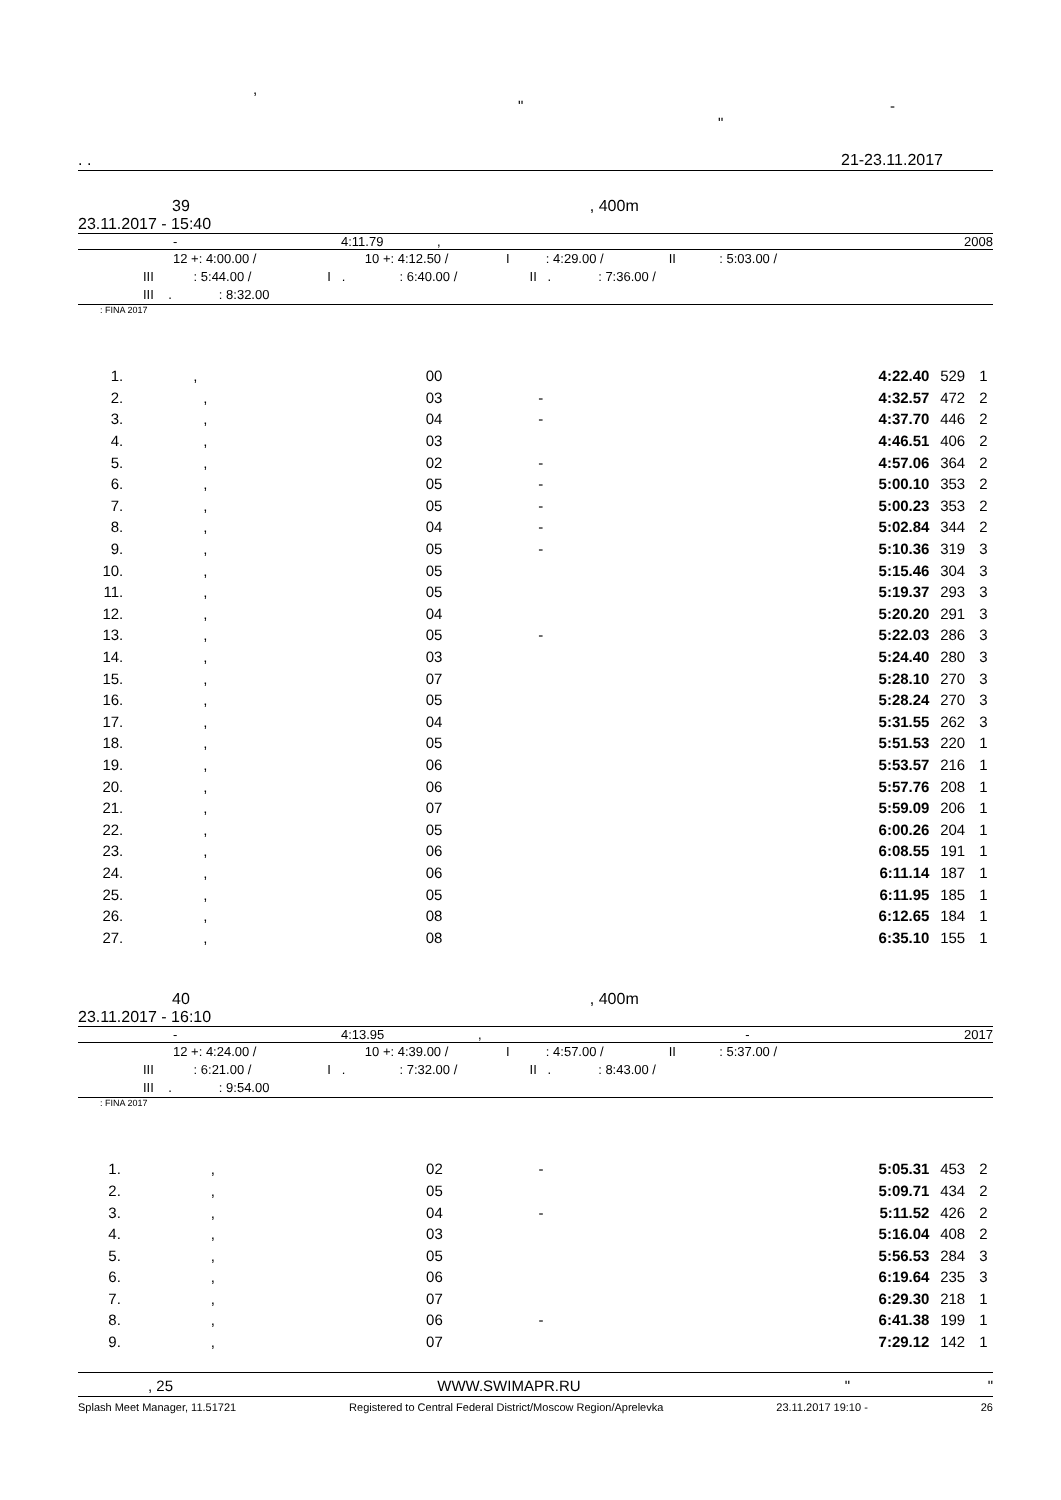,
" - "
. . 21-23.11.2017
39, 400m
23.11.2017 - 15:40
- 4:11.79 , 2008
12 +: 4:00.00 / 10 +: 4:12.50 / I : 4:29.00 / II : 5:03.00 /
III : 5:44.00 / I . : 6:40.00 / II . : 7:36.00 /
III . : 8:32.00
: FINA 2017
| 1. | , | 00 | 4:22.40 | 529 | 1 |
| 2. | , | 03 - | 4:32.57 | 472 | 2 |
| 3. | , | 04 - | 4:37.70 | 446 | 2 |
| 4. | , | 03 | 4:46.51 | 406 | 2 |
| 5. | , | 02 - | 4:57.06 | 364 | 2 |
| 6. | , | 05 - | 5:00.10 | 353 | 2 |
| 7. | , | 05 - | 5:00.23 | 353 | 2 |
| 8. | , | 04 - | 5:02.84 | 344 | 2 |
| 9. | , | 05 - | 5:10.36 | 319 | 3 |
| 10. | , | 05 | 5:15.46 | 304 | 3 |
| 11. | , | 05 | 5:19.37 | 293 | 3 |
| 12. | , | 04 | 5:20.20 | 291 | 3 |
| 13. | , | 05 - | 5:22.03 | 286 | 3 |
| 14. | , | 03 | 5:24.40 | 280 | 3 |
| 15. | , | 07 | 5:28.10 | 270 | 3 |
| 16. | , | 05 | 5:28.24 | 270 | 3 |
| 17. | , | 04 | 5:31.55 | 262 | 3 |
| 18. | , | 05 | 5:51.53 | 220 | 1 |
| 19. | , | 06 | 5:53.57 | 216 | 1 |
| 20. | , | 06 | 5:57.76 | 208 | 1 |
| 21. | , | 07 | 5:59.09 | 206 | 1 |
| 22. | , | 05 | 6:00.26 | 204 | 1 |
| 23. | , | 06 | 6:08.55 | 191 | 1 |
| 24. | , | 06 | 6:11.14 | 187 | 1 |
| 25. | , | 05 | 6:11.95 | 185 | 1 |
| 26. | , | 08 | 6:12.65 | 184 | 1 |
| 27. | , | 08 | 6:35.10 | 155 | 1 |
40, 400m
23.11.2017 - 16:10
- 4:13.95 , - 2017
12 +: 4:24.00 / 10 +: 4:39.00 / I : 4:57.00 / II : 5:37.00 /
III : 6:21.00 / I . : 7:32.00 / II . : 8:43.00 /
III . : 9:54.00
: FINA 2017
| 1. | , | 02 - | 5:05.31 | 453 | 2 |
| 2. | , | 05 | 5:09.71 | 434 | 2 |
| 3. | , | 04 - | 5:11.52 | 426 | 2 |
| 4. | , | 03 | 5:16.04 | 408 | 2 |
| 5. | , | 05 | 5:56.53 | 284 | 3 |
| 6. | , | 06 | 6:19.64 | 235 | 3 |
| 7. | , | 07 | 6:29.30 | 218 | 1 |
| 8. | , | 06 - | 6:41.38 | 199 | 1 |
| 9. | , | 07 | 7:29.12 | 142 | 1 |
, 25 WWW.SWIMAPR.RU " "
Splash Meet Manager, 11.51721 Registered to Central Federal District/Moscow Region/Aprelevka 23.11.2017 19:10 - 26